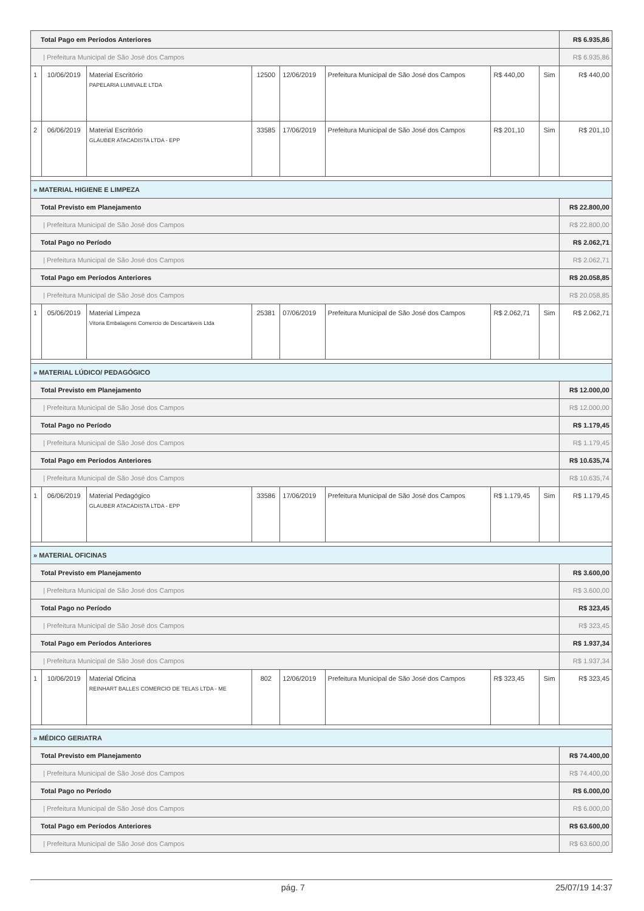| Total Pago em Períodos Anteriores | | | | | | | | R$ 6.935,86 |
| / Prefeitura Municipal de São José dos Campos | | | | | | | | R$ 6.935,86 |
| 1 | 10/06/2019 | Material Escritório PAPELARIA LUMIVALE LTDA | 12500 | 12/06/2019 | Prefeitura Municipal de São José dos Campos | R$ 440,00 | Sim | R$ 440,00 |
| 2 | 06/06/2019 | Material Escritório GLAUBER ATACADISTA LTDA - EPP | 33585 | 17/06/2019 | Prefeitura Municipal de São José dos Campos | R$ 201,10 | Sim | R$ 201,10 |
| » MATERIAL HIGIENE E LIMPEZA | | | | | | | | |
| Total Previsto em Planejamento | | | | | | | | R$ 22.800,00 |
| / Prefeitura Municipal de São José dos Campos | | | | | | | | R$ 22.800,00 |
| Total Pago no Período | | | | | | | | R$ 2.062,71 |
| / Prefeitura Municipal de São José dos Campos | | | | | | | | R$ 2.062,71 |
| Total Pago em Períodos Anteriores | | | | | | | | R$ 20.058,85 |
| / Prefeitura Municipal de São José dos Campos | | | | | | | | R$ 20.058,85 |
| 1 | 05/06/2019 | Material Limpeza Vitoria Embalagens Comercio de Descartáveis Ltda | 25381 | 07/06/2019 | Prefeitura Municipal de São José dos Campos | R$ 2.062,71 | Sim | R$ 2.062,71 |
| » MATERIAL LÚDICO/ PEDAGÓGICO | | | | | | | | |
| Total Previsto em Planejamento | | | | | | | | R$ 12.000,00 |
| / Prefeitura Municipal de São José dos Campos | | | | | | | | R$ 12.000,00 |
| Total Pago no Período | | | | | | | | R$ 1.179,45 |
| / Prefeitura Municipal de São José dos Campos | | | | | | | | R$ 1.179,45 |
| Total Pago em Períodos Anteriores | | | | | | | | R$ 10.635,74 |
| / Prefeitura Municipal de São José dos Campos | | | | | | | | R$ 10.635,74 |
| 1 | 06/06/2019 | Material Pedagógico GLAUBER ATACADISTA LTDA - EPP | 33586 | 17/06/2019 | Prefeitura Municipal de São José dos Campos | R$ 1.179,45 | Sim | R$ 1.179,45 |
| » MATERIAL OFICINAS | | | | | | | | |
| Total Previsto em Planejamento | | | | | | | | R$ 3.600,00 |
| / Prefeitura Municipal de São José dos Campos | | | | | | | | R$ 3.600,00 |
| Total Pago no Período | | | | | | | | R$ 323,45 |
| / Prefeitura Municipal de São José dos Campos | | | | | | | | R$ 323,45 |
| Total Pago em Períodos Anteriores | | | | | | | | R$ 1.937,34 |
| / Prefeitura Municipal de São José dos Campos | | | | | | | | R$ 1.937,34 |
| 1 | 10/06/2019 | Material Oficina REINHART BALLES COMERCIO DE TELAS LTDA - ME | 802 | 12/06/2019 | Prefeitura Municipal de São José dos Campos | R$ 323,45 | Sim | R$ 323,45 |
| » MÉDICO GERIATRA | | | | | | | | |
| Total Previsto em Planejamento | | | | | | | | R$ 74.400,00 |
| / Prefeitura Municipal de São José dos Campos | | | | | | | | R$ 74.400,00 |
| Total Pago no Período | | | | | | | | R$ 6.000,00 |
| / Prefeitura Municipal de São José dos Campos | | | | | | | | R$ 6.000,00 |
| Total Pago em Períodos Anteriores | | | | | | | | R$ 63.600,00 |
| / Prefeitura Municipal de São José dos Campos | | | | | | | | R$ 63.600,00 |
pág. 7 25/07/19 14:37